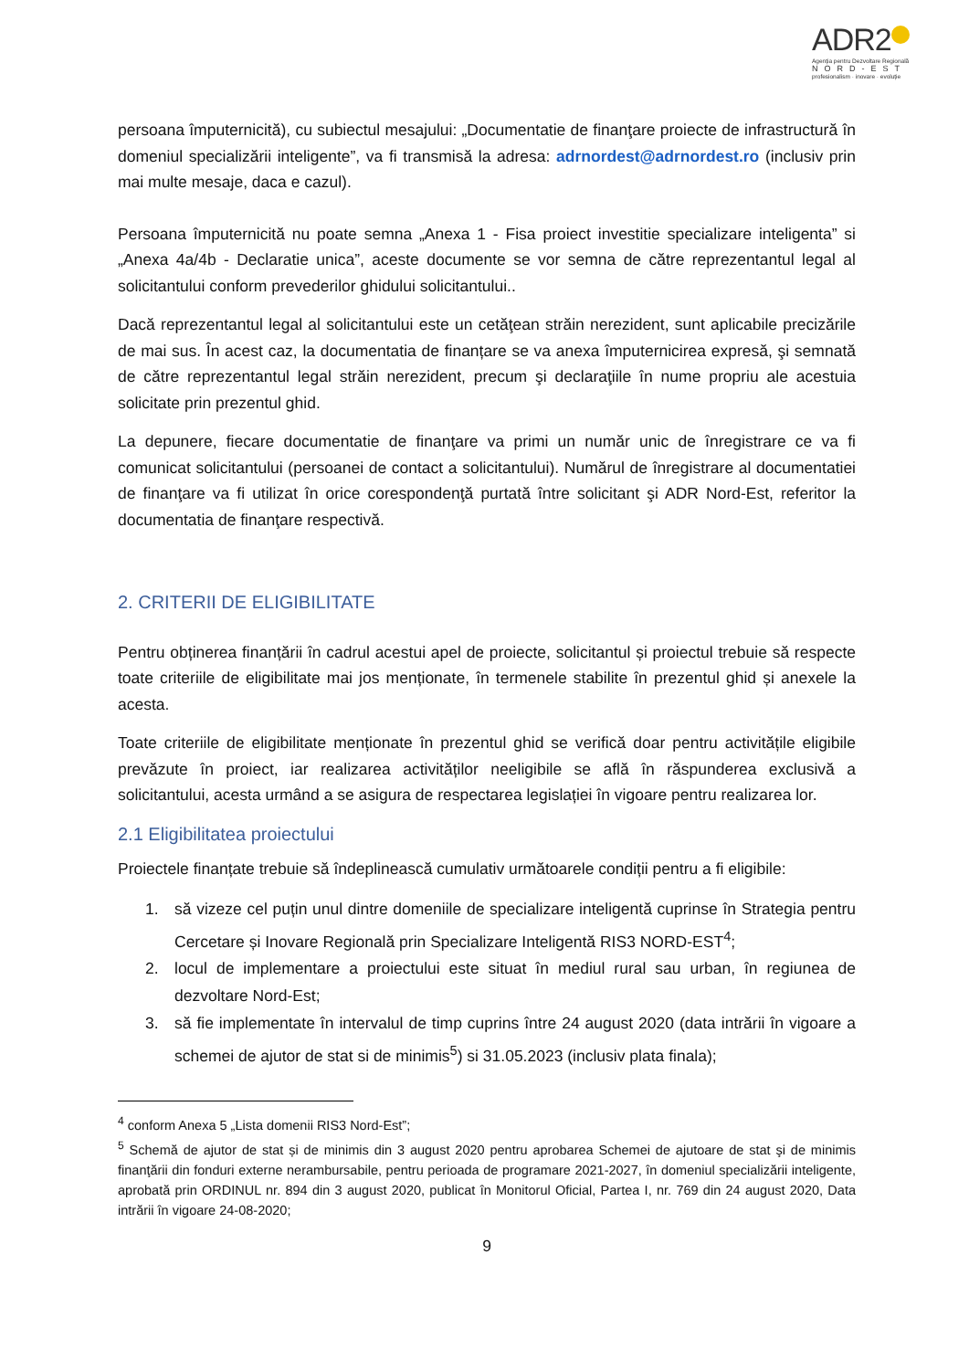ADR2
Agenția pentru Dezvoltare Regională
NORD-EST
profesionalism · inovare · evoluție
persoana împuternicită), cu subiectul mesajului: „Documentatie de finanţare proiecte de infrastructură în domeniul specializării inteligente”, va fi transmisă la adresa: adrnordest@adrnordest.ro (inclusiv prin mai multe mesaje, daca e cazul).
Persoana împuternicită nu poate semna „Anexa 1 - Fisa proiect investitie specializare inteligenta” si „Anexa 4a/4b - Declaratie unica”, aceste documente se vor semna de către reprezentantul legal al solicitantului conform prevederilor ghidului solicitantului..
Dacă reprezentantul legal al solicitantului este un cetăţean străin nerezident, sunt aplicabile precizările de mai sus. În acest caz, la documentatia de finanțare se va anexa împuternicirea expresă, şi semnată de către reprezentantul legal străin nerezident, precum şi declaraţiile în nume propriu ale acestuia solicitate prin prezentul ghid.
La depunere, fiecare documentatie de finanţare va primi un număr unic de înregistrare ce va fi comunicat solicitantului (persoanei de contact a solicitantului). Numărul de înregistrare al documentatiei de finanţare va fi utilizat în orice corespondenţă purtată între solicitant şi ADR Nord-Est, referitor la documentatia de finanţare respectivă.
2. CRITERII DE ELIGIBILITATE
Pentru obținerea finanțării în cadrul acestui apel de proiecte, solicitantul și proiectul trebuie să respecte toate criteriile de eligibilitate mai jos menționate, în termenele stabilite în prezentul ghid și anexele la acesta.
Toate criteriile de eligibilitate menționate în prezentul ghid se verifică doar pentru activitățile eligibile prevăzute în proiect, iar realizarea activităților neeligibile se află în răspunderea exclusivă a solicitantului, acesta urmând a se asigura de respectarea legislației în vigoare pentru realizarea lor.
2.1 Eligibilitatea proiectului
Proiectele finanțate trebuie să îndeplinească cumulativ următoarele condiții pentru a fi eligibile:
1. să vizeze cel puțin unul dintre domeniile de specializare inteligentă cuprinse în Strategia pentru Cercetare și Inovare Regională prin Specializare Inteligentă RIS3 NORD-EST<sup>4</sup>;
2. locul de implementare a proiectului este situat în mediul rural sau urban, în regiunea de dezvoltare Nord-Est;
3. să fie implementate în intervalul de timp cuprins între 24 august 2020 (data intrării în vigoare a schemei de ajutor de stat si de minimis<sup>5</sup>) si 31.05.2023 (inclusiv plata finala);
<sup>4</sup> conform Anexa 5 „Lista domenii RIS3 Nord-Est”;
<sup>5</sup> Schemă de ajutor de stat și de minimis din 3 august 2020 pentru aprobarea Schemei de ajutoare de stat şi de minimis finanţării din fonduri externe nerambursabile, pentru perioada de programare 2021-2027, în domeniul specializării inteligente, aprobată prin ORDINUL nr. 894 din 3 august 2020, publicat în Monitorul Oficial, Partea I, nr. 769 din 24 august 2020, Data intrării în vigoare 24-08-2020;
9